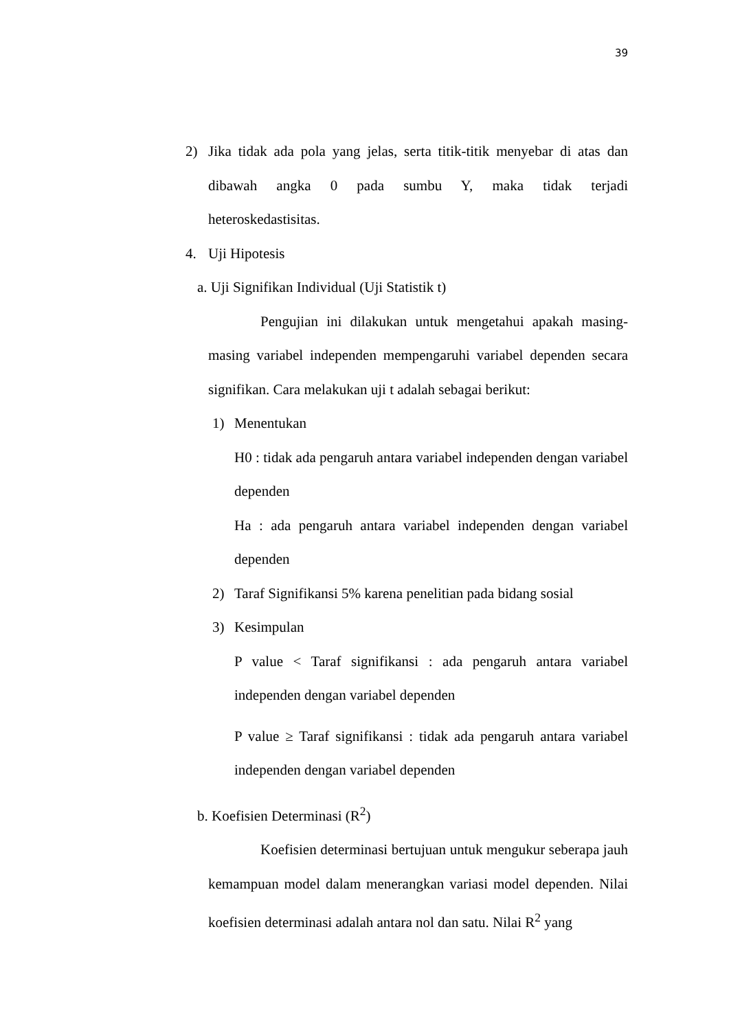39
2) Jika tidak ada pola yang jelas, serta titik-titik menyebar di atas dan dibawah angka 0 pada sumbu Y, maka tidak terjadi heteroskedastisitas.
4. Uji Hipotesis
a. Uji Signifikan Individual (Uji Statistik t)
Pengujian ini dilakukan untuk mengetahui apakah masing-masing variabel independen mempengaruhi variabel dependen secara signifikan. Cara melakukan uji t adalah sebagai berikut:
1) Menentukan
H0 : tidak ada pengaruh antara variabel independen dengan variabel dependen
Ha : ada pengaruh antara variabel independen dengan variabel dependen
2) Taraf Signifikansi 5% karena penelitian pada bidang sosial
3) Kesimpulan
P value < Taraf signifikansi : ada pengaruh antara variabel independen dengan variabel dependen
P value ≥ Taraf signifikansi : tidak ada pengaruh antara variabel independen dengan variabel dependen
b. Koefisien Determinasi (R<sup>2</sup>)
Koefisien determinasi bertujuan untuk mengukur seberapa jauh kemampuan model dalam menerangkan variasi model dependen. Nilai koefisien determinasi adalah antara nol dan satu. Nilai R<sup>2</sup> yang